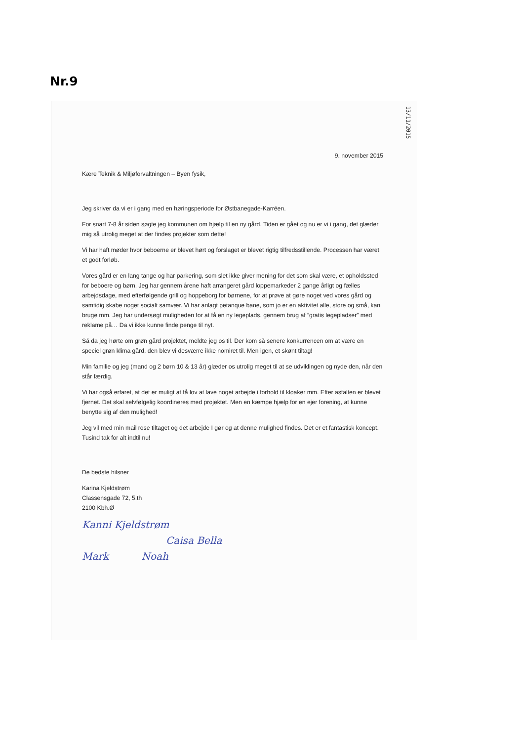Nr.9
13/11/2015
9. november 2015
Kære Teknik & Miljøforvaltningen – Byen fysik,
Jeg skriver da vi er i gang med en høringsperiode for Østbanegade-Karréen.
For snart 7-8 år siden søgte jeg kommunen om hjælp til en ny gård. Tiden er gået og nu er vi i gang, det glæder mig så utrolig meget at der findes projekter som dette!
Vi har haft møder hvor beboerne er blevet hørt og forslaget er blevet rigtig tilfredsstillende. Processen har været et godt forløb.
Vores gård er en lang tange og har parkering, som slet ikke giver mening for det som skal være, et opholdssted for beboere og børn. Jeg har gennem årene haft arrangeret gård loppemarkeder 2 gange årligt og fælles arbejdsdage, med efterfølgende grill og hoppeborg for børnene, for at prøve at gøre noget ved vores gård og samtidig skabe noget socialt samvær. Vi har anlagt petanque bane, som jo er en aktivitet alle, store og små, kan bruge mm. Jeg har undersøgt muligheden for at få en ny legeplads, gennem brug af ”gratis legepladser” med reklame på… Da vi ikke kunne finde penge til nyt.
Så da jeg hørte om grøn gård projektet, meldte jeg os til. Der kom så senere konkurrencen om at være en speciel grøn klima gård, den blev vi desværre ikke nomiret til. Men igen, et skønt tiltag!
Min familie og jeg (mand og 2 børn 10 & 13 år) glæder os utrolig meget til at se udviklingen og nyde den, når den står færdig.
Vi har også erfaret, at det er muligt at få lov at lave noget arbejde i forhold til kloaker mm. Efter asfalten er blevet fjernet. Det skal selvfølgelig koordineres med projektet. Men en kæmpe hjælp for en ejer forening, at kunne benytte sig af den mulighed!
Jeg vil med min mail rose tiltaget og det arbejde I gør og at denne mulighed findes. Det er et fantastisk koncept. Tusind tak for alt indtil nu!
De bedste hilsner
Karina Kjeldstrøm
Classensgade 72, 5.th
2100 Kbh.Ø
Kanni Kjeldstrøm
Caisa Bella
Mark Noah